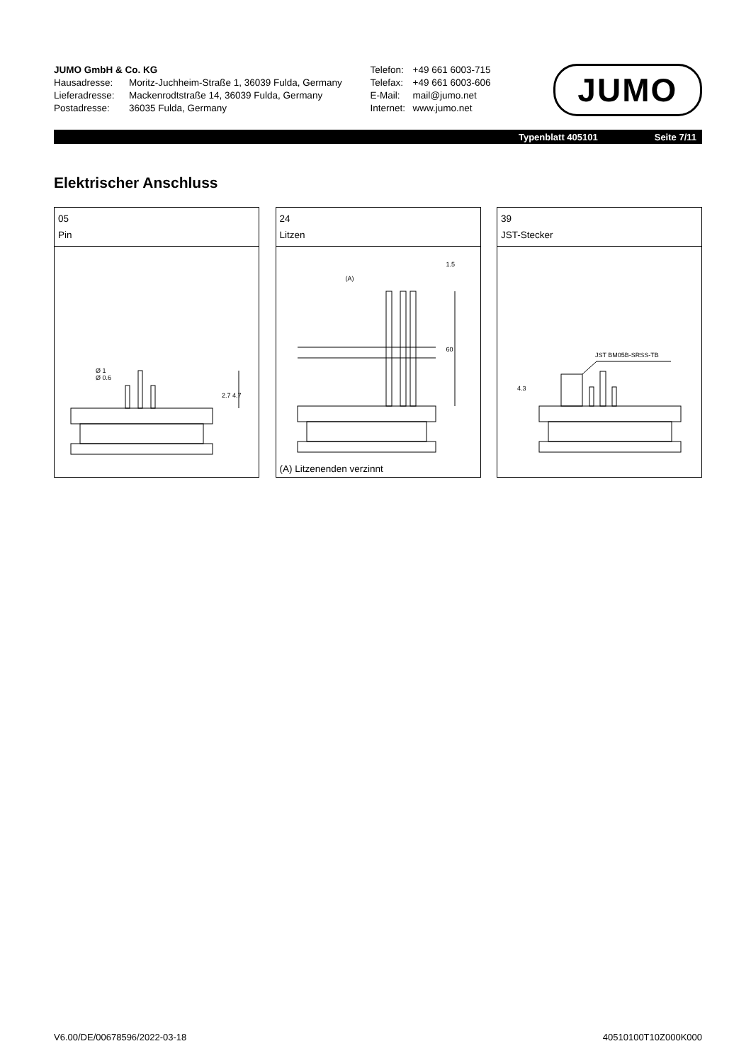JUMO GmbH & Co. KG
Hausadresse: Moritz-Juchheim-Straße 1, 36039 Fulda, Germany
Lieferadresse: Mackenrodtstraße 14, 36039 Fulda, Germany
Postadresse: 36035 Fulda, Germany
Telefon: +49 661 6003-715
Telefax: +49 661 6003-606
E-Mail: mail@jumo.net
Internet: www.jumo.net
JUMO
Typenblatt 405101 Seite 7/11
Elektrischer Anschluss
05
Pin
Ø 1
Ø 0.6
2.7 4.7
24
Litzen
(A)
1.5
60
(A) Litzenenden verzinnt
39
JST-Stecker
JST BM05B-SRSS-TB
4.3
V6.00/DE/00678596/2022-03-18 40510100T10Z000K000